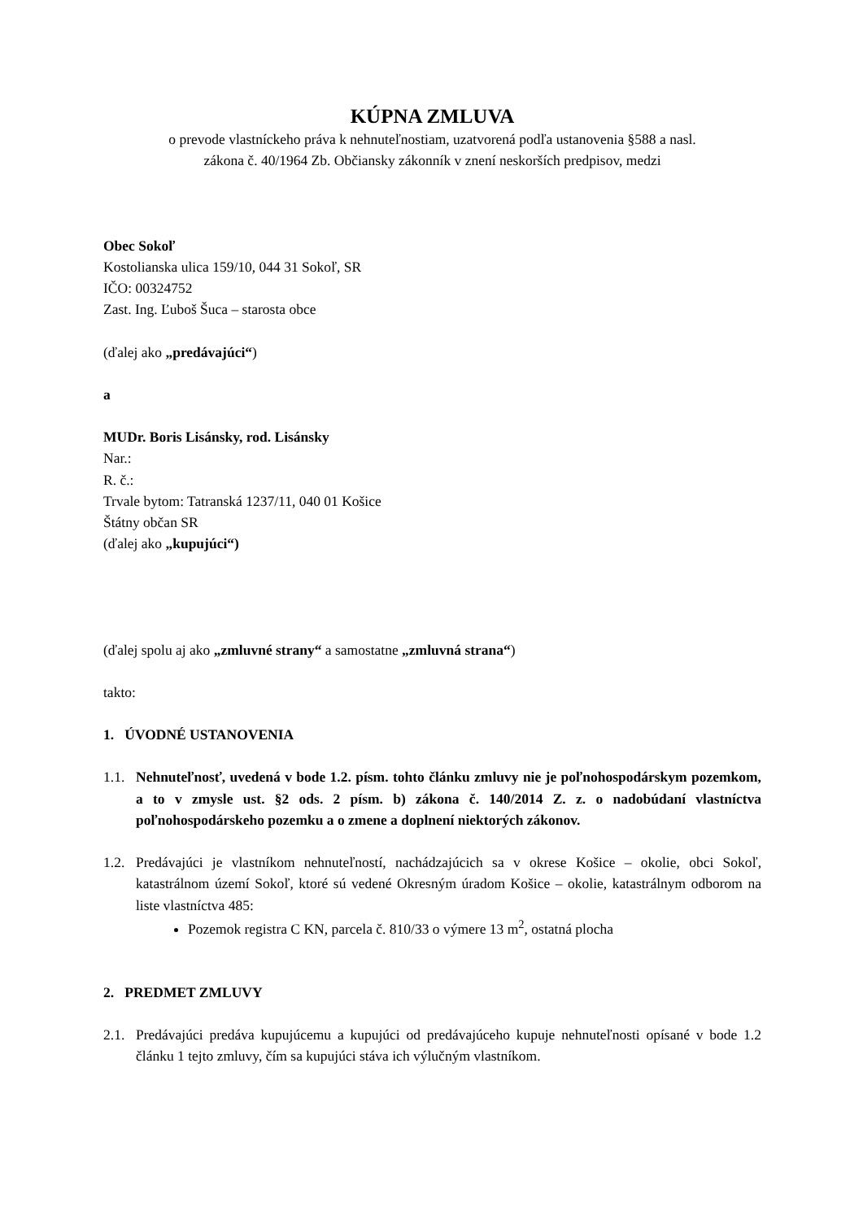KÚPNA ZMLUVA
o prevode vlastníckeho práva k nehnuteľnostiam, uzatvorená podľa ustanovenia §588 a nasl.
zákona č. 40/1964 Zb. Občiansky zákonník v znení neskorších predpisov, medzi
Obec Sokoľ
Kostolianska ulica 159/10, 044 31 Sokoľ, SR
IČO: 00324752
Zast. Ing. Ľuboš Šuca – starosta obce
(ďalej ako „predávajúci“)
a
MUDr. Boris Lisánsky, rod. Lisánsky
Nar.:
R. č.:
Trvale bytom: Tatranská 1237/11, 040 01 Košice
Štátny občan SR
(ďalej ako „kupujúci“)
(ďalej spolu aj ako „zmluvné strany“ a samostatne „zmluvná strana“)
takto:
1. ÚVODNÉ USTANOVENIA
1.1. Nehnuteľnosť, uvedená v bode 1.2. písm. tohto článku zmluvy nie je poľnohospodárskym pozemkom, a to v zmysle ust. §2 ods. 2 písm. b) zákona č. 140/2014 Z. z. o nadobúdaní vlastníctva poľnohospodárskeho pozemku a o zmene a doplnení niektorých zákonov.
1.2. Predávajúci je vlastníkom nehnuteľností, nachádzajúcich sa v okrese Košice – okolie, obci Sokoľ, katastrálnom území Sokoľ, ktoré sú vedené Okresným úradom Košice – okolie, katastrálnym odborom na liste vlastníctva 485:
Pozemok registra C KN, parcela č. 810/33 o výmere 13 m<sup>2</sup>, ostatná plocha
2. PREDMET ZMLUVY
2.1. Predávajúci predáva kupujúcemu a kupujúci od predávajúceho kupuje nehnuteľnosti opísané v bode 1.2 článku 1 tejto zmluvy, čím sa kupujúci stáva ich výlučným vlastníkom.